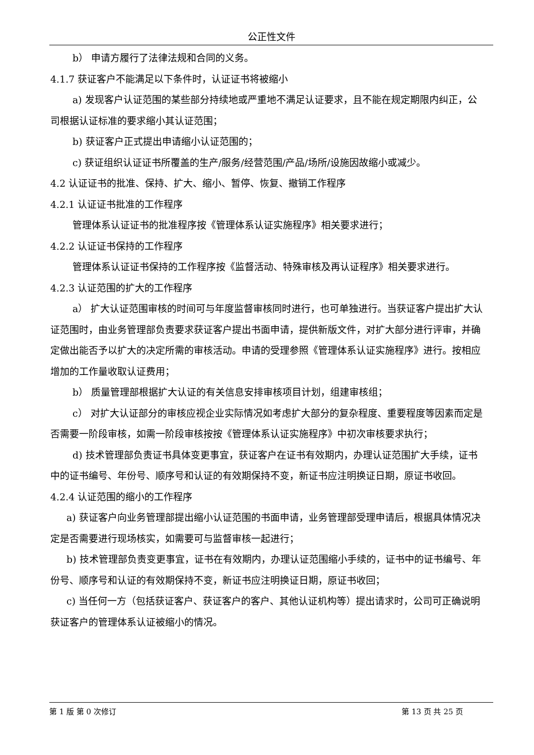公正性文件
b） 申请方履行了法律法规和合同的义务。
4.1.7 获证客户不能满足以下条件时，认证证书将被缩小
a) 发现客户认证范围的某些部分持续地或严重地不满足认证要求，且不能在规定期限内纠正，公司根据认证标准的要求缩小其认证范围；
b) 获证客户正式提出申请缩小认证范围的；
c) 获证组织认证证书所覆盖的生产/服务/经营范围/产品/场所/设施因故缩小或减少。
4.2 认证证书的批准、保持、扩大、缩小、暂停、恢复、撤销工作程序
4.2.1 认证证书批准的工作程序
管理体系认证证书的批准程序按《管理体系认证实施程序》相关要求进行；
4.2.2 认证证书保持的工作程序
管理体系认证证书保持的工作程序按《监督活动、特殊审核及再认证程序》相关要求进行。
4.2.3 认证范围的扩大的工作程序
a） 扩大认证范围审核的时间可与年度监督审核同时进行，也可单独进行。当获证客户提出扩大认证范围时，由业务管理部负责要求获证客户提出书面申请，提供新版文件，对扩大部分进行评审，并确定做出能否予以扩大的决定所需的审核活动。申请的受理参照《管理体系认证实施程序》进行。按相应增加的工作量收取认证费用；
b） 质量管理部根据扩大认证的有关信息安排审核项目计划，组建审核组；
c） 对扩大认证部分的审核应视企业实际情况如考虑扩大部分的复杂程度、重要程度等因素而定是否需要一阶段审核，如需一阶段审核按按《管理体系认证实施程序》中初次审核要求执行；
d) 技术管理部负责证书具体变更事宜，获证客户在证书有效期内，办理认证范围扩大手续，证书中的证书编号、年份号、顺序号和认证的有效期保持不变，新证书应注明换证日期，原证书收回。
4.2.4 认证范围的缩小的工作程序
a) 获证客户向业务管理部提出缩小认证范围的书面申请，业务管理部受理申请后，根据具体情况决定是否需要进行现场核实，如需要可与监督审核一起进行；
b) 技术管理部负责变更事宜，证书在有效期内，办理认证范围缩小手续的，证书中的证书编号、年份号、顺序号和认证的有效期保持不变，新证书应注明换证日期，原证书收回；
c) 当任何一方（包括获证客户、获证客户的客户、其他认证机构等）提出请求时，公司可正确说明获证客户的管理体系认证被缩小的情况。
第 1 版 第 0 次修订 第 13 页 共 25 页